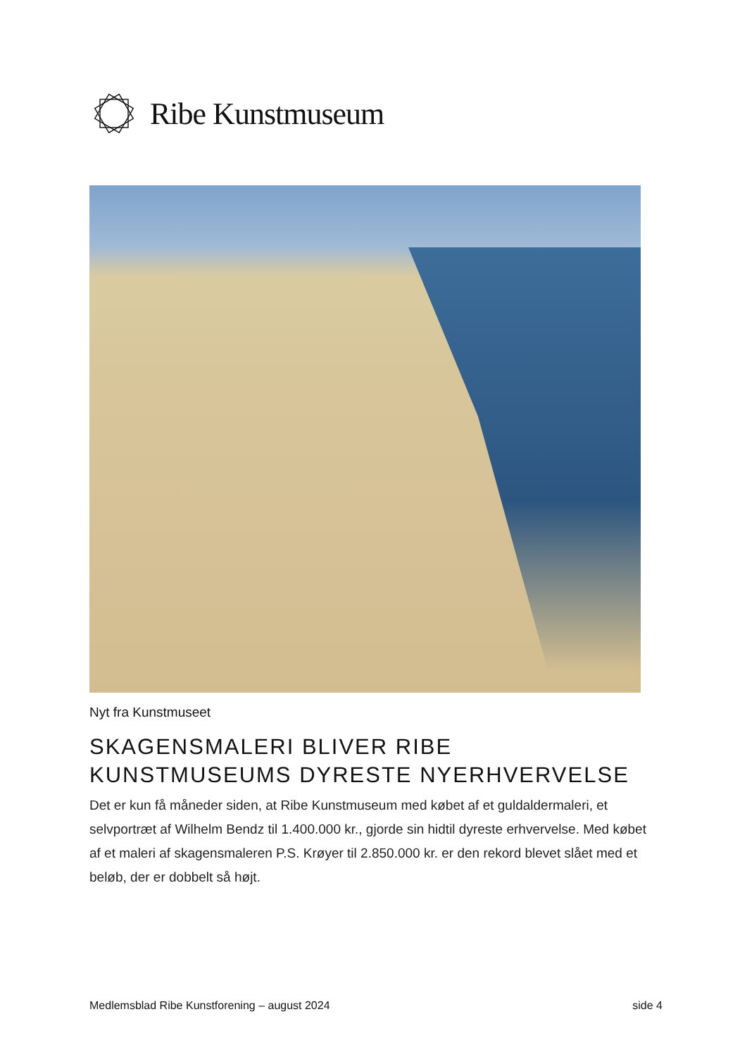Ribe Kunstmuseum
Nyt fra Kunstmuseet
SKAGENSMALERI BLIVER RIBE
KUNSTMUSEUMS DYRESTE NYERHVERVELSE
Det er kun få måneder siden, at Ribe Kunstmuseum med købet af et guldaldermaleri, et selvportræt af Wilhelm Bendz til 1.400.000 kr., gjorde sin hidtil dyreste erhvervelse. Med købet af et maleri af skagensmaleren P.S. Krøyer til 2.850.000 kr. er den rekord blevet slået med et beløb, der er dobbelt så højt.
Medlemsblad Ribe Kunstforening – august 2024 side 4